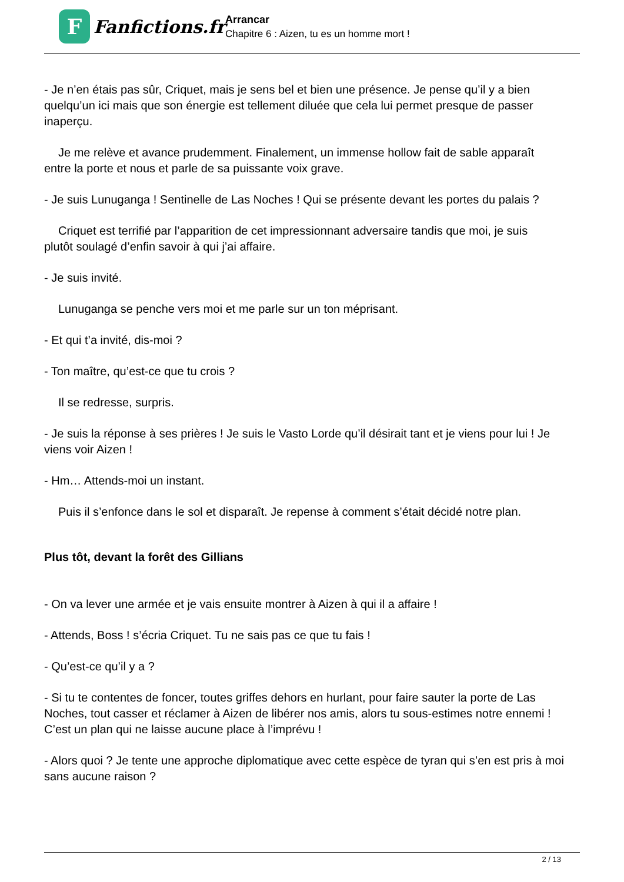F
Fanfictions.fr
Arrancar
Chapitre 6 : Aizen, tu es un homme mort !
- Je n’en étais pas sûr, Criquet, mais je sens bel et bien une présence. Je pense qu’il y a bien quelqu’un ici mais que son énergie est tellement diluée que cela lui permet presque de passer inaperçu.
Je me relève et avance prudemment. Finalement, un immense hollow fait de sable apparaît
entre la porte et nous et parle de sa puissante voix grave.
- Je suis Lunuganga ! Sentinelle de Las Noches ! Qui se présente devant les portes du palais ?
Criquet est terrifié par l’apparition de cet impressionnant adversaire tandis que moi, je suis
plutôt soulagé d’enfin savoir à qui j’ai affaire.
- Je suis invité.
Lunuganga se penche vers moi et me parle sur un ton méprisant.
- Et qui t’a invité, dis-moi ?
- Ton maître, qu’est-ce que tu crois ?
Il se redresse, surpris.
- Je suis la réponse à ses prières ! Je suis le Vasto Lorde qu’il désirait tant et je viens pour lui ! Je viens voir Aizen !
- Hm… Attends-moi un instant.
Puis il s’enfonce dans le sol et disparaît. Je repense à comment s’était décidé notre plan.
Plus tôt, devant la forêt des Gillians
- On va lever une armée et je vais ensuite montrer à Aizen à qui il a affaire !
- Attends, Boss ! s’écria Criquet. Tu ne sais pas ce que tu fais !
- Qu’est-ce qu’il y a ?
- Si tu te contentes de foncer, toutes griffes dehors en hurlant, pour faire sauter la porte de Las Noches, tout casser et réclamer à Aizen de libérer nos amis, alors tu sous-estimes notre ennemi ! C’est un plan qui ne laisse aucune place à l’imprévu !
- Alors quoi ? Je tente une approche diplomatique avec cette espèce de tyran qui s’en est pris à moi sans aucune raison ?
2 / 13